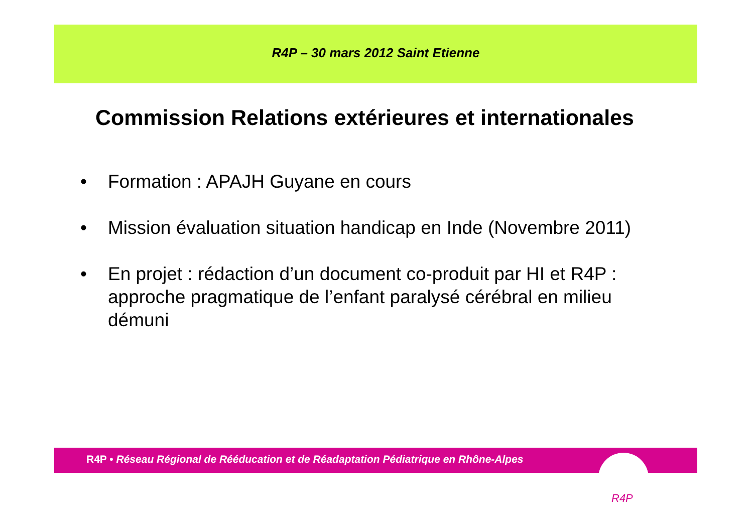R4P – 30 mars 2012 Saint Etienne
Commission Relations extérieures et internationales
• Formation : APAJH Guyane en cours
• Mission évaluation situation handicap en Inde (Novembre 2011)
• En projet : rédaction d’un document co-produit par HI et R4P : approche pragmatique de l’enfant paralysé cérébral en milieu démuni
R4P • Réseau Régional de Rééducation et de Réadaptation Pédiatrique en Rhône-Alpes
R4P